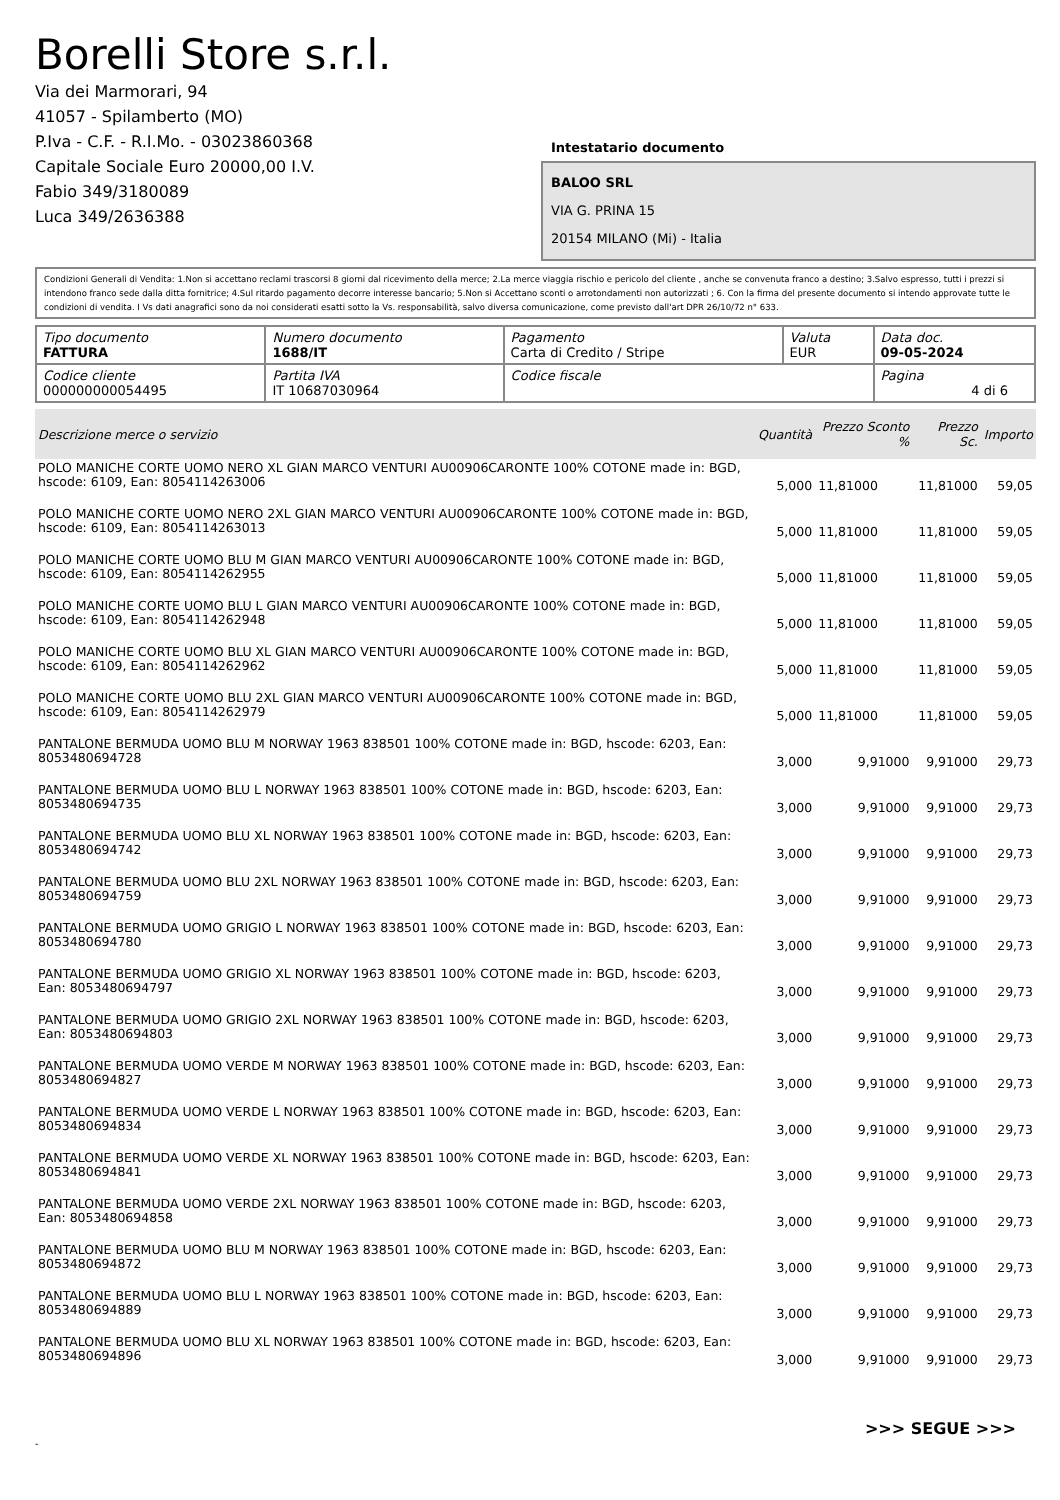Borelli Store s.r.l.
Via dei Marmorari, 94
41057 - Spilamberto (MO)
P.Iva - C.F. - R.I.Mo. - 03023860368
Capitale Sociale Euro 20000,00 I.V.
Fabio 349/3180089
Luca 349/2636388
Intestatario documento
BALOO SRL
VIA G. PRINA 15
20154 MILANO (Mi) - Italia
Condizioni Generali di Vendita: 1.Non si accettano reclami trascorsi 8 giorni dal ricevimento della merce; 2.La merce viaggia rischio e pericolo del cliente , anche se convenuta franco a destino; 3.Salvo espresso, tutti i prezzi si intendono franco sede dalla ditta fornitrice; 4.Sul ritardo pagamento decorre interesse bancario; 5.Non si Accettano sconti o arrotondamenti non autorizzati ; 6. Con la firma del presente documento si intendo approvate tutte le condizioni di vendita. I Vs dati anagrafici sono da noi considerati esatti sotto la Vs. responsabilità, salvo diversa comunicazione, come previsto dall'art DPR 26/10/72 n° 633.
| Tipo documento FATTURA | Numero documento 1688/IT | Pagamento Carta di Credito / Stripe | Valuta EUR | Data doc. 09-05-2024 |
| Codice cliente 000000000054495 | Partita IVA IT 10687030964 | Codice fiscale | | Pagina 4 di 6 |
| Descrizione merce o servizio | Quantità | Prezzo Sconto % | Prezzo Sc. | Importo |
| --- | --- | --- | --- | --- |
| POLO MANICHE CORTE UOMO NERO XL GIAN MARCO VENTURI AU00906CARONTE 100% COTONE made in: BGD, hscode: 6109, Ean: 8054114263006 | 5,000 | 11,81000 | 11,81000 | 59,05 |
| POLO MANICHE CORTE UOMO NERO 2XL GIAN MARCO VENTURI AU00906CARONTE 100% COTONE made in: BGD, hscode: 6109, Ean: 8054114263013 | 5,000 | 11,81000 | 11,81000 | 59,05 |
| POLO MANICHE CORTE UOMO BLU M GIAN MARCO VENTURI AU00906CARONTE 100% COTONE made in: BGD, hscode: 6109, Ean: 8054114262955 | 5,000 | 11,81000 | 11,81000 | 59,05 |
| POLO MANICHE CORTE UOMO BLU L GIAN MARCO VENTURI AU00906CARONTE 100% COTONE made in: BGD, hscode: 6109, Ean: 8054114262948 | 5,000 | 11,81000 | 11,81000 | 59,05 |
| POLO MANICHE CORTE UOMO BLU XL GIAN MARCO VENTURI AU00906CARONTE 100% COTONE made in: BGD, hscode: 6109, Ean: 8054114262962 | 5,000 | 11,81000 | 11,81000 | 59,05 |
| POLO MANICHE CORTE UOMO BLU 2XL GIAN MARCO VENTURI AU00906CARONTE 100% COTONE made in: BGD, hscode: 6109, Ean: 8054114262979 | 5,000 | 11,81000 | 11,81000 | 59,05 |
| PANTALONE BERMUDA UOMO BLU M NORWAY 1963 838501 100% COTONE made in: BGD, hscode: 6203, Ean: 8053480694728 | 3,000 | 9,91000 | 9,91000 | 29,73 |
| PANTALONE BERMUDA UOMO BLU L NORWAY 1963 838501 100% COTONE made in: BGD, hscode: 6203, Ean: 8053480694735 | 3,000 | 9,91000 | 9,91000 | 29,73 |
| PANTALONE BERMUDA UOMO BLU XL NORWAY 1963 838501 100% COTONE made in: BGD, hscode: 6203, Ean: 8053480694742 | 3,000 | 9,91000 | 9,91000 | 29,73 |
| PANTALONE BERMUDA UOMO BLU 2XL NORWAY 1963 838501 100% COTONE made in: BGD, hscode: 6203, Ean: 8053480694759 | 3,000 | 9,91000 | 9,91000 | 29,73 |
| PANTALONE BERMUDA UOMO GRIGIO L NORWAY 1963 838501 100% COTONE made in: BGD, hscode: 6203, Ean: 8053480694780 | 3,000 | 9,91000 | 9,91000 | 29,73 |
| PANTALONE BERMUDA UOMO GRIGIO XL NORWAY 1963 838501 100% COTONE made in: BGD, hscode: 6203, Ean: 8053480694797 | 3,000 | 9,91000 | 9,91000 | 29,73 |
| PANTALONE BERMUDA UOMO GRIGIO 2XL NORWAY 1963 838501 100% COTONE made in: BGD, hscode: 6203, Ean: 8053480694803 | 3,000 | 9,91000 | 9,91000 | 29,73 |
| PANTALONE BERMUDA UOMO VERDE M NORWAY 1963 838501 100% COTONE made in: BGD, hscode: 6203, Ean: 8053480694827 | 3,000 | 9,91000 | 9,91000 | 29,73 |
| PANTALONE BERMUDA UOMO VERDE L NORWAY 1963 838501 100% COTONE made in: BGD, hscode: 6203, Ean: 8053480694834 | 3,000 | 9,91000 | 9,91000 | 29,73 |
| PANTALONE BERMUDA UOMO VERDE XL NORWAY 1963 838501 100% COTONE made in: BGD, hscode: 6203, Ean: 8053480694841 | 3,000 | 9,91000 | 9,91000 | 29,73 |
| PANTALONE BERMUDA UOMO VERDE 2XL NORWAY 1963 838501 100% COTONE made in: BGD, hscode: 6203, Ean: 8053480694858 | 3,000 | 9,91000 | 9,91000 | 29,73 |
| PANTALONE BERMUDA UOMO BLU M NORWAY 1963 838501 100% COTONE made in: BGD, hscode: 6203, Ean: 8053480694872 | 3,000 | 9,91000 | 9,91000 | 29,73 |
| PANTALONE BERMUDA UOMO BLU L NORWAY 1963 838501 100% COTONE made in: BGD, hscode: 6203, Ean: 8053480694889 | 3,000 | 9,91000 | 9,91000 | 29,73 |
| PANTALONE BERMUDA UOMO BLU XL NORWAY 1963 838501 100% COTONE made in: BGD, hscode: 6203, Ean: 8053480694896 | 3,000 | 9,91000 | 9,91000 | 29,73 |
>>> SEGUE >>>
-